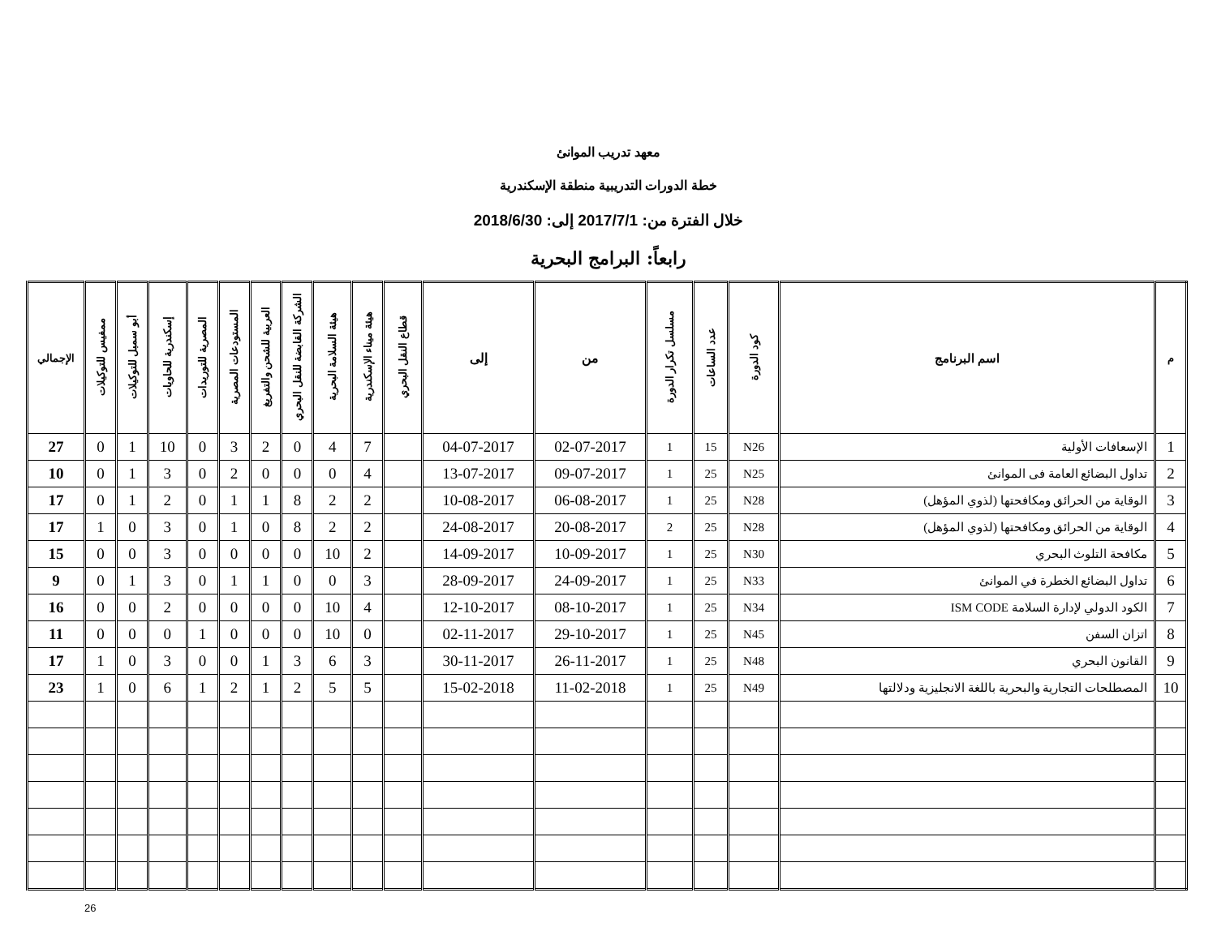معهد تدريب الموانئ
خطة الدورات التدريبية منطقة الإسكندرية
خلال الفترة من: 2017/7/1 إلى: 2018/6/30
رابعاً: البرامج البحرية
| م | اسم البرنامج | كود الدورة | عدد الساعات | مسلسل تكرار الدورة | من | إلى | قطاع النقل البحري | هيئة ميناء الإسكندرية | هيئة السلامة البحرية | الشركة القابضة للنقل البحري | العربية للشحن والتفريغ | المستودعات المصرية | المصرية للتوريدات | إسكندرية للحاويات | أبو سمبل للتوكيلات | ممفيس للتوكيلات | الإجمالي |
| --- | --- | --- | --- | --- | --- | --- | --- | --- | --- | --- | --- | --- | --- | --- | --- | --- | --- |
| 1 | الإسعافات الأولية | N26 | 15 | 1 | 02-07-2017 | 04-07-2017 | | 7 | 4 | 0 | 2 | 3 | 0 | 10 | 1 | 0 | 27 |
| 2 | تداول البضائع العامة فى الموانئ | N25 | 25 | 1 | 09-07-2017 | 13-07-2017 | | 4 | 0 | 0 | 0 | 2 | 0 | 3 | 1 | 0 | 10 |
| 3 | الوقاية من الحرائق ومكافحتها (لذوي المؤهل) | N28 | 25 | 1 | 06-08-2017 | 10-08-2017 | | 2 | 2 | 8 | 1 | 1 | 0 | 2 | 1 | 0 | 17 |
| 4 | الوقاية من الحرائق ومكافحتها (لذوي المؤهل) | N28 | 25 | 2 | 20-08-2017 | 24-08-2017 | | 2 | 2 | 8 | 0 | 1 | 0 | 3 | 0 | 1 | 17 |
| 5 | مكافحة التلوث البحري | N30 | 25 | 1 | 10-09-2017 | 14-09-2017 | | 2 | 10 | 0 | 0 | 0 | 0 | 3 | 0 | 0 | 15 |
| 6 | تداول البضائع الخطرة في الموانئ | N33 | 25 | 1 | 24-09-2017 | 28-09-2017 | | 3 | 0 | 0 | 1 | 1 | 0 | 3 | 1 | 0 | 9 |
| 7 | الكود الدولي لإدارة السلامة ISM CODE | N34 | 25 | 1 | 08-10-2017 | 12-10-2017 | | 4 | 10 | 0 | 0 | 0 | 0 | 2 | 0 | 0 | 16 |
| 8 | اتزان السفن | N45 | 25 | 1 | 29-10-2017 | 02-11-2017 | | 0 | 10 | 0 | 0 | 0 | 1 | 0 | 0 | 0 | 11 |
| 9 | القانون البحري | N48 | 25 | 1 | 26-11-2017 | 30-11-2017 | | 3 | 6 | 3 | 1 | 0 | 0 | 3 | 0 | 1 | 17 |
| 10 | المصطلحات التجارية والبحرية باللغة الانجليزية ودلالتها | N49 | 25 | 1 | 11-02-2018 | 15-02-2018 | | 5 | 5 | 2 | 1 | 2 | 1 | 6 | 0 | 1 | 23 |
26